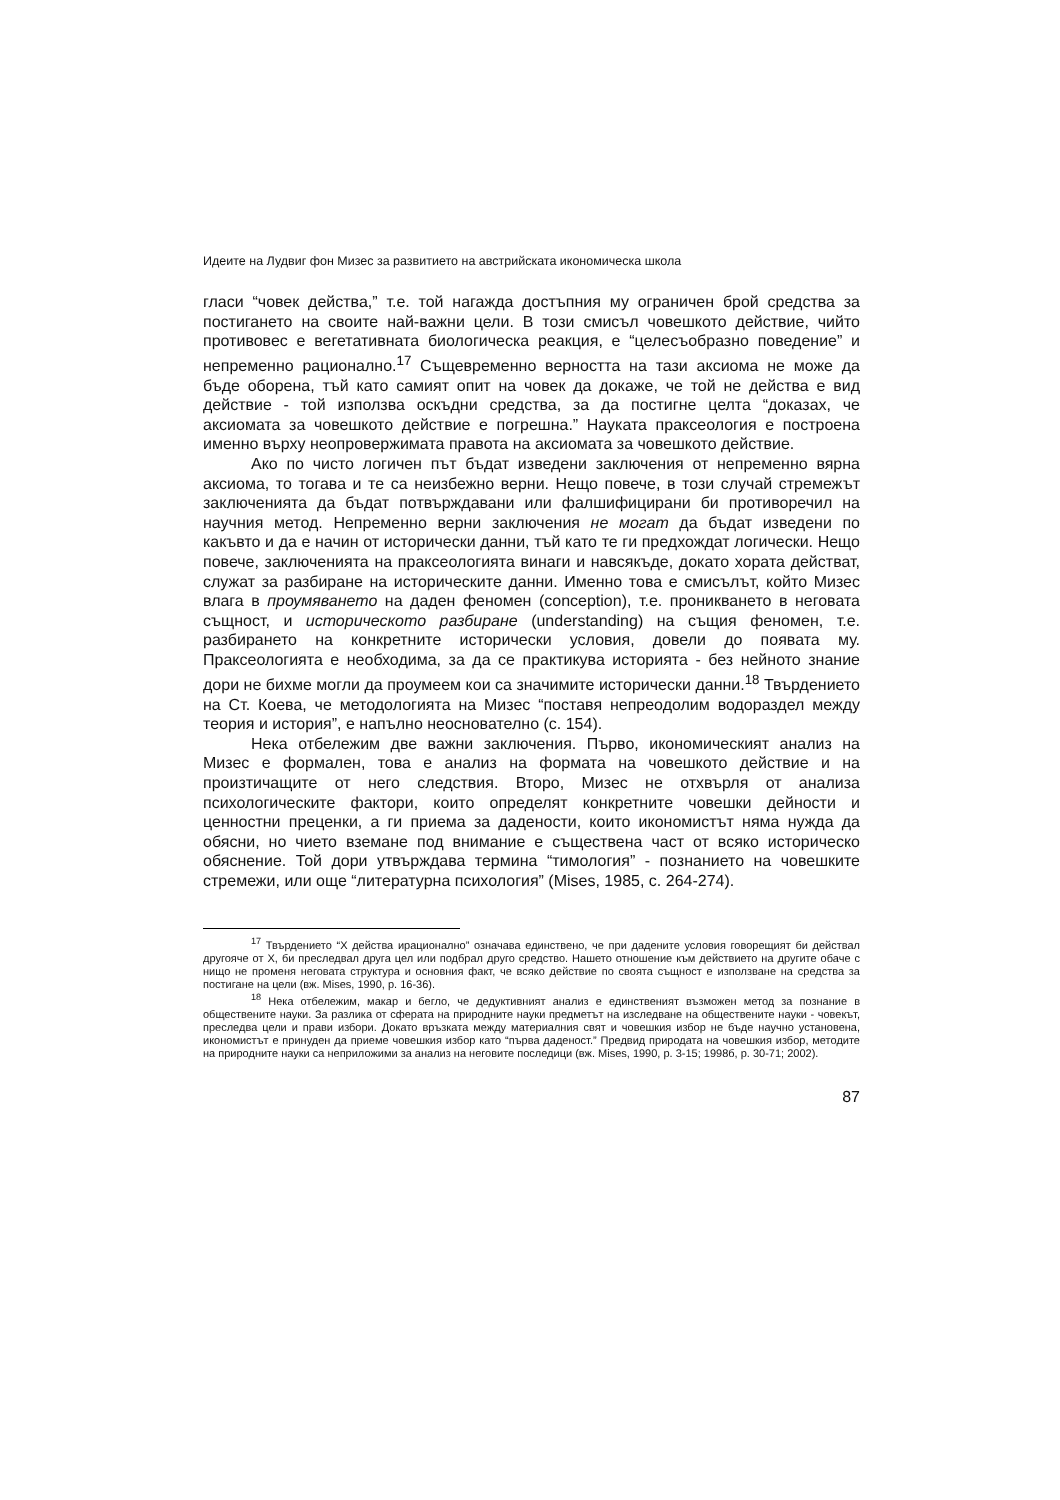Идеите на Лудвиг фон Мизес за развитието на австрийската икономическа школа
гласи “човек действа,” т.е. той нагажда достъпния му ограничен брой средства за постигането на своите най-важни цели. В този смисъл човешкото действие, чийто противовес е вегетативната биологическа реакция, е “целесъобразно поведение” и непременно рационално.<sup>17</sup> Същевременно верността на тази аксиома не може да бъде оборена, тъй като самият опит на човек да докаже, че той не действа е вид действие - той използва оскъдни средства, за да постигне целта “доказах, че аксиомата за човешкото действие е погрешна.” Науката праксеология е построена именно върху неопровержимата правота на аксиомата за човешкото действие.
Ако по чисто логичен път бъдат изведени заключения от непременно вярна аксиома, то тогава и те са неизбежно верни. Нещо повече, в този случай стремежът заключенията да бъдат потвърждавани или фалшифицирани би противоречил на научния метод. Непременно верни заключения не могат да бъдат изведени по какъвто и да е начин от исторически данни, тъй като те ги предхождат логически. Нещо повече, заключенията на праксеологията винаги и навсякъде, докато хората действат, служат за разбиране на историческите данни. Именно това е смисълът, който Мизес влага в проумяването на даден феномен (conception), т.е. проникването в неговата същност, и историческото разбиране (understanding) на същия феномен, т.е. разбирането на конкретните исторически условия, довели до появата му. Праксеологията е необходима, за да се практикува историята - без нейното знание дори не бихме могли да проумеем кои са значимите исторически данни.<sup>18</sup> Твърдението на Ст. Коева, че методологията на Мизес “поставя непреодолим водораздел между теория и история”, е напълно неоснователно (с. 154).
Нека отбележим две важни заключения. Първо, икономическият анализ на Мизес е формален, това е анализ на формата на човешкото действие и на произтичащите от него следствия. Второ, Мизес не отхвърля от анализа психологическите фактори, които определят конкретните човешки дейности и ценностни преценки, а ги приема за дадености, които икономистът няма нужда да обясни, но чието вземане под внимание е съществена част от всяко историческо обяснение. Той дори утвърждава термина “тимология” - познанието на човешките стремежи, или още “литературна психология” (Mises, 1985, с. 264-274).
<sup>17</sup> Твърдението “X действа ирационално” означава единствено, че при дадените условия говорещият би действал другояче от X, би преследвал друга цел или подбрал друго средство. Нашето отношение към действието на другите обаче с нищо не променя неговата структура и основния факт, че всяко действие по своята същност е използване на средства за постигане на цели (вж. Mises, 1990, p. 16-36).
<sup>18</sup> Нека отбележим, макар и бегло, че дедуктивният анализ е единственият възможен метод за познание в обществените науки. За разлика от сферата на природните науки предметът на изследване на обществените науки - човекът, преследва цели и прави избори. Докато връзката между материалния свят и човешкия избор не бъде научно установена, икономистът е принуден да приеме човешкия избор като “първа даденост.” Предвид природата на човешкия избор, методите на природните науки са неприложими за анализ на неговите последици (вж. Mises, 1990, p. 3-15; 1998б, p. 30-71; 2002).
87